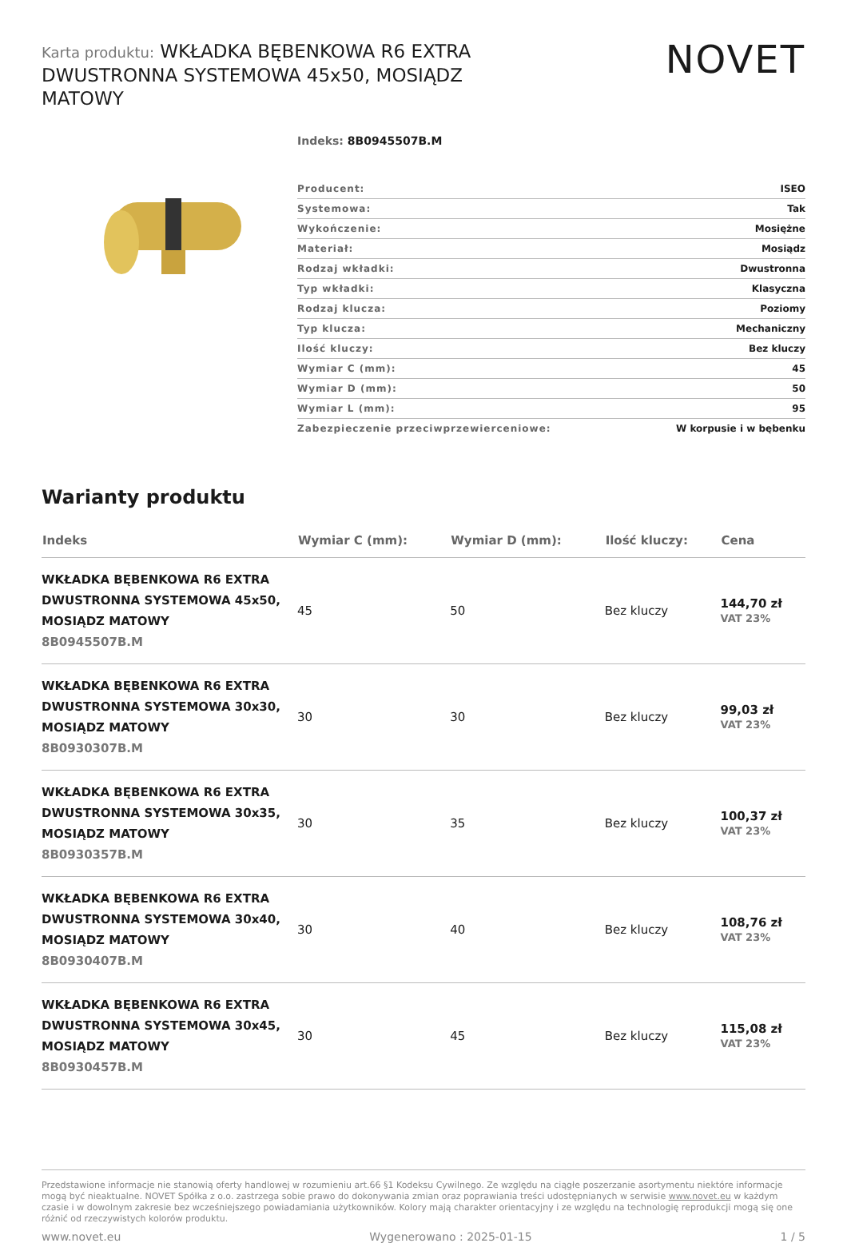Karta produktu: WKŁADKA BĘBENKOWA R6 EXTRA DWUSTRONNA SYSTEMOWA 45x50, MOSIĄDZ MATOWY
NOVET
Indeks: 8B0945507B.M
| Producent: | ISEO |
| Systemowa: | Tak |
| Wykończenie: | Mosiężne |
| Materiał: | Mosiądz |
| Rodzaj wkładki: | Dwustronna |
| Typ wkładki: | Klasyczna |
| Rodzaj klucza: | Poziomy |
| Typ klucza: | Mechaniczny |
| Ilość kluczy: | Bez kluczy |
| Wymiar C (mm): | 45 |
| Wymiar D (mm): | 50 |
| Wymiar L (mm): | 95 |
| Zabezpieczenie przeciwprzewierceniowe: | W korpusie i w bębenku |
Warianty produktu
| Indeks | Wymiar C (mm): | Wymiar D (mm): | Ilość kluczy: | Cena |
| --- | --- | --- | --- | --- |
| WKŁADKA BĘBENKOWA R6 EXTRA DWUSTRONNA SYSTEMOWA 45x50, MOSIĄDZ MATOWY 8B0945507B.M | 45 | 50 | Bez kluczy | 144,70 zł VAT 23% |
| WKŁADKA BĘBENKOWA R6 EXTRA DWUSTRONNA SYSTEMOWA 30x30, MOSIĄDZ MATOWY 8B0930307B.M | 30 | 30 | Bez kluczy | 99,03 zł VAT 23% |
| WKŁADKA BĘBENKOWA R6 EXTRA DWUSTRONNA SYSTEMOWA 30x35, MOSIĄDZ MATOWY 8B0930357B.M | 30 | 35 | Bez kluczy | 100,37 zł VAT 23% |
| WKŁADKA BĘBENKOWA R6 EXTRA DWUSTRONNA SYSTEMOWA 30x40, MOSIĄDZ MATOWY 8B0930407B.M | 30 | 40 | Bez kluczy | 108,76 zł VAT 23% |
| WKŁADKA BĘBENKOWA R6 EXTRA DWUSTRONNA SYSTEMOWA 30x45, MOSIĄDZ MATOWY 8B0930457B.M | 30 | 45 | Bez kluczy | 115,08 zł VAT 23% |
Przedstawione informacje nie stanowią oferty handlowej w rozumieniu art.66 §1 Kodeksu Cywilnego. Ze względu na ciągłe poszerzanie asortymentu niektóre informacje mogą być nieaktualne. NOVET Spółka z o.o. zastrzega sobie prawo do dokonywania zmian oraz poprawiania treści udostępnianych w serwisie www.novet.eu w każdym czasie i w dowolnym zakresie bez wcześniejszego powiadamiania użytkowników. Kolory mają charakter orientacyjny i ze względu na technologię reprodukcji mogą się one różnić od rzeczywistych kolorów produktu.
www.novet.eu Wygenerowano : 2025-01-15 1 / 5